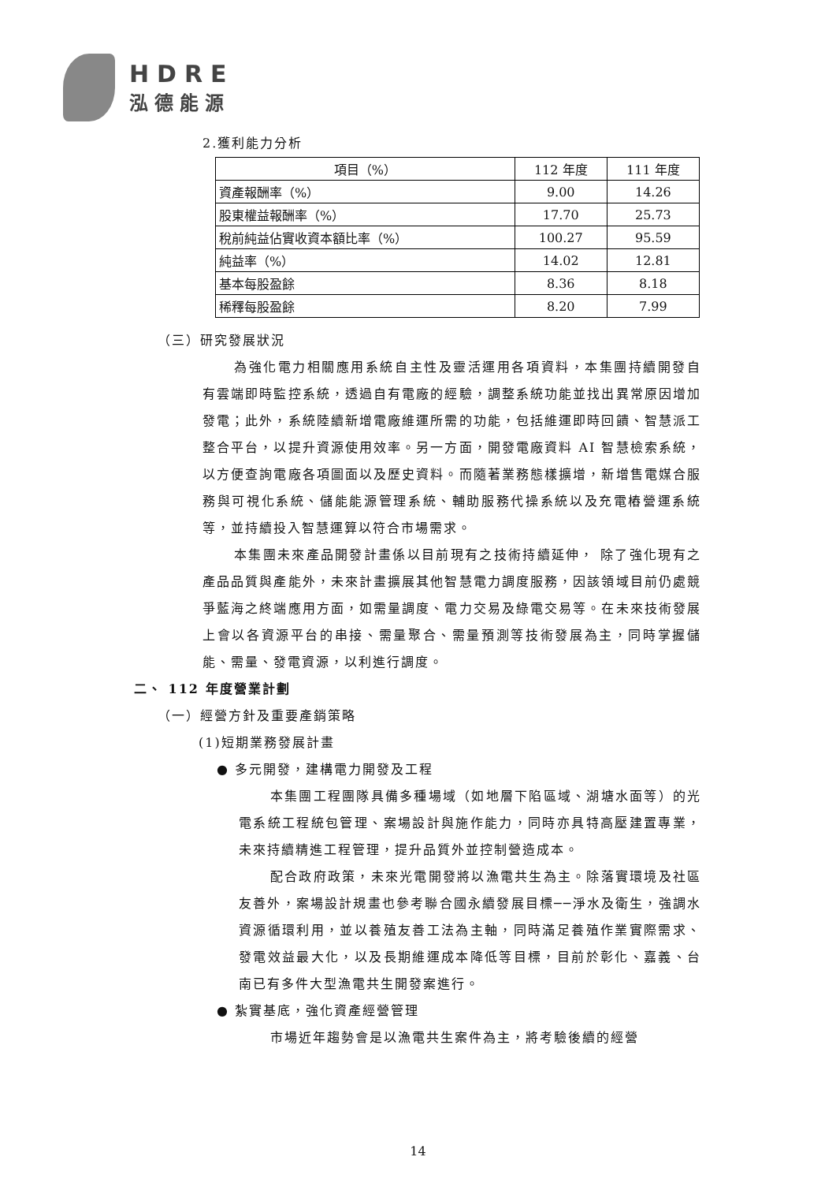HDRE
泓德能源
2.獲利能力分析
| 項目（%） | 112 年度 | 111 年度 |
| --- | --- | --- |
| 資產報酬率（%） | 9.00 | 14.26 |
| 股東權益報酬率（%） | 17.70 | 25.73 |
| 稅前純益佔實收資本額比率（%） | 100.27 | 95.59 |
| 純益率（%） | 14.02 | 12.81 |
| 基本每股盈餘 | 8.36 | 8.18 |
| 稀釋每股盈餘 | 8.20 | 7.99 |
（三）研究發展狀況
為強化電力相關應用系統自主性及靈活運用各項資料，本集團持續開發自有雲端即時監控系統，透過自有電廠的經驗，調整系統功能並找出異常原因增加發電；此外，系統陸續新增電廠維運所需的功能，包括維運即時回饋、智慧派工整合平台，以提升資源使用效率。另一方面，開發電廠資料 AI 智慧檢索系統，以方便查詢電廠各項圖面以及歷史資料。而隨著業務態樣擴增，新增售電媒合服務與可視化系統、儲能能源管理系統、輔助服務代操系統以及充電樁營運系統等，並持續投入智慧運算以符合市場需求。
本集團未來產品開發計畫係以目前現有之技術持續延伸， 除了強化現有之產品品質與產能外，未來計畫擴展其他智慧電力調度服務，因該領域目前仍處競爭藍海之終端應用方面，如需量調度、電力交易及綠電交易等。在未來技術發展上會以各資源平台的串接、需量聚合、需量預測等技術發展為主，同時掌握儲能、需量、發電資源，以利進行調度。
二、 112 年度營業計劃
（一）經營方針及重要產銷策略
(1)短期業務發展計畫
● 多元開發，建構電力開發及工程
本集團工程團隊具備多種場域（如地層下陷區域、湖塘水面等）的光電系統工程統包管理、案場設計與施作能力，同時亦具特高壓建置專業，未來持續精進工程管理，提升品質外並控制營造成本。
配合政府政策，未來光電開發將以漁電共生為主。除落實環境及社區友善外，案場設計規畫也參考聯合國永續發展目標──淨水及衛生，強調水資源循環利用，並以養殖友善工法為主軸，同時滿足養殖作業實際需求、發電效益最大化，以及長期維運成本降低等目標，目前於彰化、嘉義、台南已有多件大型漁電共生開發案進行。
● 紮實基底，強化資產經營管理
市場近年趨勢會是以漁電共生案件為主，將考驗後續的經營
14